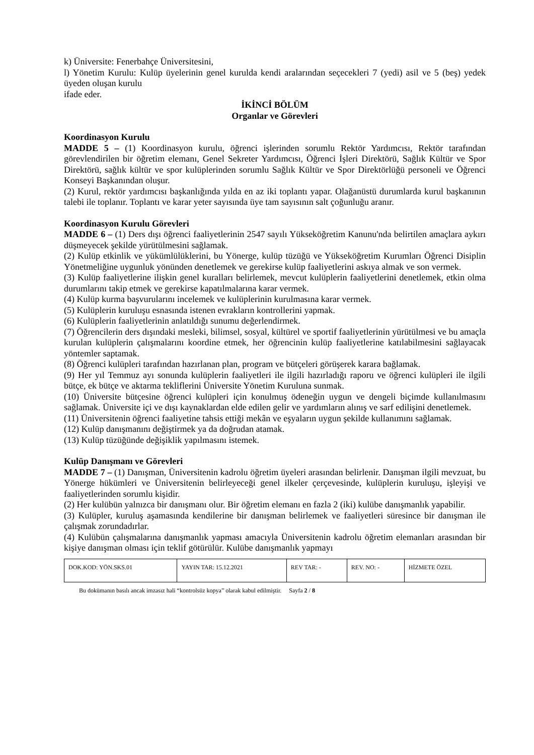k) Üniversite: Fenerbahçe Üniversitesini,
l) Yönetim Kurulu: Kulüp üyelerinin genel kurulda kendi aralarından seçecekleri 7 (yedi) asil ve 5 (beş) yedek üyeden oluşan kurulu
ifade eder.
İKİNCİ BÖLÜM
Organlar ve Görevleri
Koordinasyon Kurulu
MADDE 5 – (1) Koordinasyon kurulu, öğrenci işlerinden sorumlu Rektör Yardımcısı, Rektör tarafından görevlendirilen bir öğretim elemanı, Genel Sekreter Yardımcısı, Öğrenci İşleri Direktörü, Sağlık Kültür ve Spor Direktörü, sağlık kültür ve spor kulüplerinden sorumlu Sağlık Kültür ve Spor Direktörlüğü personeli ve Öğrenci Konseyi Başkanından oluşur.
(2) Kurul, rektör yardımcısı başkanlığında yılda en az iki toplantı yapar. Olağanüstü durumlarda kurul başkanının talebi ile toplanır. Toplantı ve karar yeter sayısında üye tam sayısının salt çoğunluğu aranır.
Koordinasyon Kurulu Görevleri
MADDE 6 – (1) Ders dışı öğrenci faaliyetlerinin 2547 sayılı Yükseköğretim Kanunu'nda belirtilen amaçlara aykırı düşmeyecek şekilde yürütülmesini sağlamak.
(2) Kulüp etkinlik ve yükümlülüklerini, bu Yönerge, kulüp tüzüğü ve Yükseköğretim Kurumları Öğrenci Disiplin Yönetmeliğine uygunluk yönünden denetlemek ve gerekirse kulüp faaliyetlerini askıya almak ve son vermek.
(3) Kulüp faaliyetlerine ilişkin genel kuralları belirlemek, mevcut kulüplerin faaliyetlerini denetlemek, etkin olma durumlarını takip etmek ve gerekirse kapatılmalarına karar vermek.
(4) Kulüp kurma başvurularını incelemek ve kulüplerinin kurulmasına karar vermek.
(5) Kulüplerin kuruluşu esnasında istenen evrakların kontrollerini yapmak.
(6) Kulüplerin faaliyetlerinin anlatıldığı sunumu değerlendirmek.
(7) Öğrencilerin ders dışındaki mesleki, bilimsel, sosyal, kültürel ve sportif faaliyetlerinin yürütülmesi ve bu amaçla kurulan kulüplerin çalışmalarını koordine etmek, her öğrencinin kulüp faaliyetlerine katılabilmesini sağlayacak yöntemler saptamak.
(8) Öğrenci kulüpleri tarafından hazırlanan plan, program ve bütçeleri görüşerek karara bağlamak.
(9) Her yıl Temmuz ayı sonunda kulüplerin faaliyetleri ile ilgili hazırladığı raporu ve öğrenci kulüpleri ile ilgili bütçe, ek bütçe ve aktarma tekliflerini Üniversite Yönetim Kuruluna sunmak.
(10) Üniversite bütçesine öğrenci kulüpleri için konulmuş ödeneğin uygun ve dengeli biçimde kullanılmasını sağlamak. Üniversite içi ve dışı kaynaklardan elde edilen gelir ve yardımların alınış ve sarf edilişini denetlemek.
(11) Üniversitenin öğrenci faaliyetine tahsis ettiği mekân ve eşyaların uygun şekilde kullanımını sağlamak.
(12) Kulüp danışmanını değiştirmek ya da doğrudan atamak.
(13) Kulüp tüzüğünde değişiklik yapılmasını istemek.
Kulüp Danışmanı ve Görevleri
MADDE 7 – (1) Danışman, Üniversitenin kadrolu öğretim üyeleri arasından belirlenir. Danışman ilgili mevzuat, bu Yönerge hükümleri ve Üniversitenin belirleyeceği genel ilkeler çerçevesinde, kulüplerin kuruluşu, işleyişi ve faaliyetlerinden sorumlu kişidir.
(2) Her kulübün yalnızca bir danışmanı olur. Bir öğretim elemanı en fazla 2 (iki) kulübe danışmanlık yapabilir.
(3) Kulüpler, kuruluş aşamasında kendilerine bir danışman belirlemek ve faaliyetleri süresince bir danışman ile çalışmak zorundadırlar.
(4) Kulübün çalışmalarına danışmanlık yapması amacıyla Üniversitenin kadrolu öğretim elemanları arasından bir kişiye danışman olması için teklif götürülür. Kulübe danışmanlık yapmayı
| DOK.KOD: YÖN.SKS.01 | YAYIN TAR: 15.12.2021 | REV TAR: - | REV. NO: - | HİZMETE ÖZEL |
Bu dokümanın basılı ancak imzasız hali “kontrolsüz kopya” olarak kabul edilmiştir. Sayfa 2 / 8